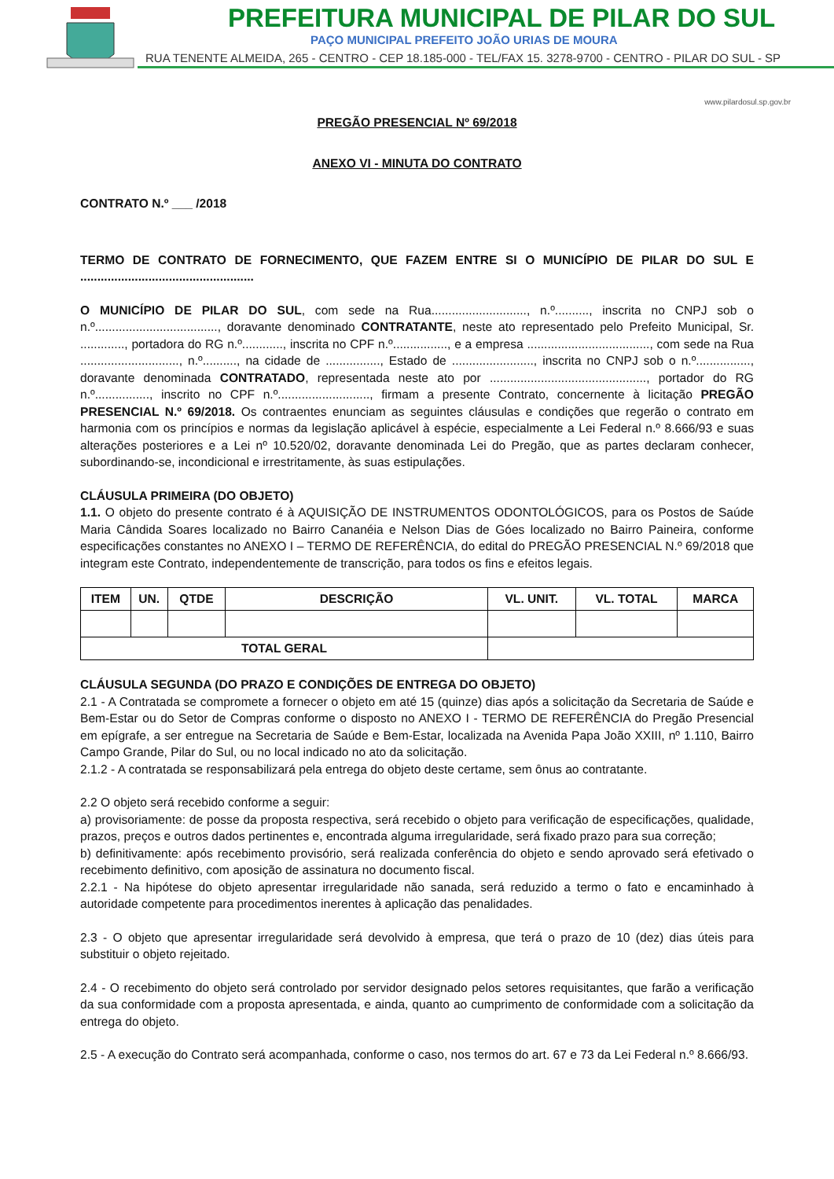PREFEITURA MUNICIPAL DE PILAR DO SUL
PAÇO MUNICIPAL PREFEITO JOÃO URIAS DE MOURA
RUA TENENTE ALMEIDA, 265 - CENTRO - CEP 18.185-000 - TEL/FAX 15. 3278-9700 - CENTRO - PILAR DO SUL - SP
www.pilardosul.sp.gov.br
PREGÃO PRESENCIAL Nº 69/2018
ANEXO VI - MINUTA DO CONTRATO
CONTRATO N.º ___ /2018
TERMO DE CONTRATO DE FORNECIMENTO, QUE FAZEM ENTRE SI O MUNICÍPIO DE PILAR DO SUL E ...................................................
O MUNICÍPIO DE PILAR DO SUL, com sede na Rua............................, n.º.........., inscrita no CNPJ sob o n.º...................................., doravante denominado CONTRATANTE, neste ato representado pelo Prefeito Municipal, Sr. ............., portadora do RG n.º............, inscrita no CPF n.º................, e a empresa ...................................., com sede na Rua ............................., n.º.........., na cidade de ................, Estado de ........................, inscrita no CNPJ sob o n.º................, doravante denominada CONTRATADO, representada neste ato por .............................................., portador do RG n.º................, inscrito no CPF n.º..........................., firmam a presente Contrato, concernente à licitação PREGÃO PRESENCIAL N.º 69/2018. Os contraentes enunciam as seguintes cláusulas e condições que regerão o contrato em harmonia com os princípios e normas da legislação aplicável à espécie, especialmente a Lei Federal n.º 8.666/93 e suas alterações posteriores e a Lei nº 10.520/02, doravante denominada Lei do Pregão, que as partes declaram conhecer, subordinando-se, incondicional e irrestritamente, às suas estipulações.
CLÁUSULA PRIMEIRA (DO OBJETO)
1.1. O objeto do presente contrato é à AQUISIÇÃO DE INSTRUMENTOS ODONTOLÓGICOS, para os Postos de Saúde Maria Cândida Soares localizado no Bairro Cananéia e Nelson Dias de Góes localizado no Bairro Paineira, conforme especificações constantes no ANEXO I – TERMO DE REFERÊNCIA, do edital do PREGÃO PRESENCIAL N.º 69/2018 que integram este Contrato, independentemente de transcrição, para todos os fins e efeitos legais.
| ITEM | UN. | QTDE | DESCRIÇÃO | VL. UNIT. | VL. TOTAL | MARCA |
| --- | --- | --- | --- | --- | --- | --- |
| TOTAL GERAL | | | | | | |
CLÁUSULA SEGUNDA (DO PRAZO E CONDIÇÕES DE ENTREGA DO OBJETO)
2.1 - A Contratada se compromete a fornecer o objeto em até 15 (quinze) dias após a solicitação da Secretaria de Saúde e Bem-Estar ou do Setor de Compras conforme o disposto no ANEXO I - TERMO DE REFERÊNCIA do Pregão Presencial em epígrafe, a ser entregue na Secretaria de Saúde e Bem-Estar, localizada na Avenida Papa João XXIII, nº 1.110, Bairro Campo Grande, Pilar do Sul, ou no local indicado no ato da solicitação.
2.1.2 - A contratada se responsabilizará pela entrega do objeto deste certame, sem ônus ao contratante.
2.2 O objeto será recebido conforme a seguir:
a) provisoriamente: de posse da proposta respectiva, será recebido o objeto para verificação de especificações, qualidade, prazos, preços e outros dados pertinentes e, encontrada alguma irregularidade, será fixado prazo para sua correção;
b) definitivamente: após recebimento provisório, será realizada conferência do objeto e sendo aprovado será efetivado o recebimento definitivo, com aposição de assinatura no documento fiscal.
2.2.1 - Na hipótese do objeto apresentar irregularidade não sanada, será reduzido a termo o fato e encaminhado à autoridade competente para procedimentos inerentes à aplicação das penalidades.
2.3 - O objeto que apresentar irregularidade será devolvido à empresa, que terá o prazo de 10 (dez) dias úteis para substituir o objeto rejeitado.
2.4 - O recebimento do objeto será controlado por servidor designado pelos setores requisitantes, que farão a verificação da sua conformidade com a proposta apresentada, e ainda, quanto ao cumprimento de conformidade com a solicitação da entrega do objeto.
2.5 - A execução do Contrato será acompanhada, conforme o caso, nos termos do art. 67 e 73 da Lei Federal n.º 8.666/93.